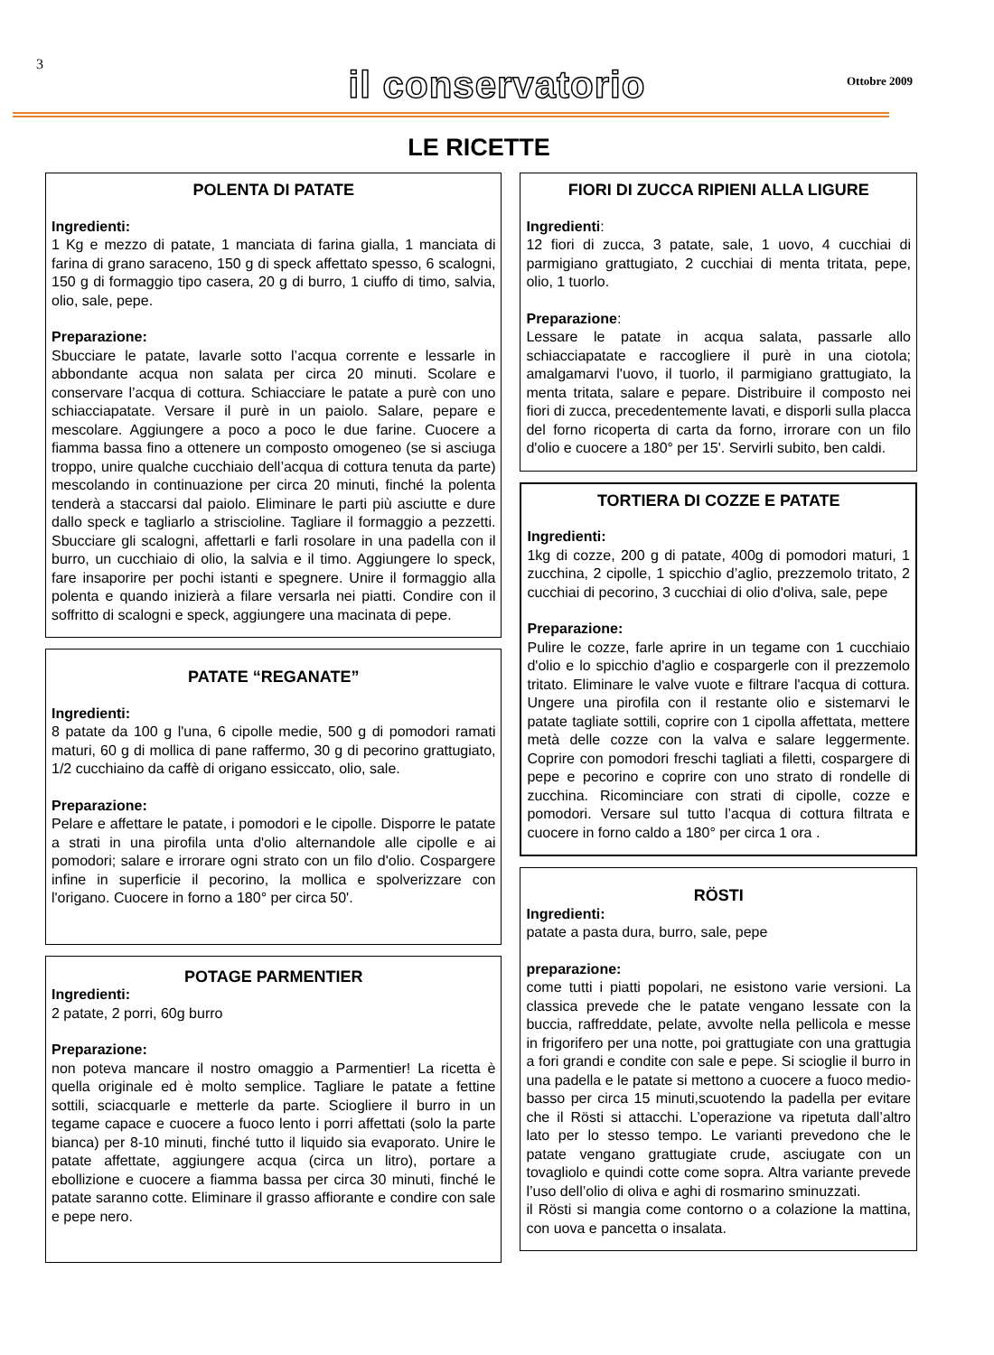3
il conservatorio Ottobre 2009
LE RICETTE
POLENTA DI PATATE
Ingredienti:
1 Kg e mezzo di patate, 1 manciata di farina gialla, 1 manciata di farina di grano saraceno, 150 g di speck affettato spesso, 6 scalogni, 150 g di formaggio tipo casera, 20 g di burro, 1 ciuffo di timo, salvia, olio, sale, pepe.
Preparazione:
Sbucciare le patate, lavarle sotto l’acqua corrente e lessarle in abbondante acqua non salata per circa 20 minuti. Scolare e conservare l’acqua di cottura. Schiacciare le patate a purè con uno schiacciapatate. Versare il purè in un paiolo. Salare, pepare e mescolare. Aggiungere a poco a poco le due farine. Cuocere a fiamma bassa fino a ottenere un composto omogeneo (se si asciuga troppo, unire qualche cucchiaio dell’acqua di cottura tenuta da parte) mescolando in continuazione per circa 20 minuti, finché la polenta tenderà a staccarsi dal paiolo. Eliminare le parti più asciutte e dure dallo speck e tagliarlo a striscioline. Tagliare il formaggio a pezzetti. Sbucciare gli scalogni, affettarli e farli rosolare in una padella con il burro, un cucchiaio di olio, la salvia e il timo. Aggiungere lo speck, fare insaporire per pochi istanti e spegnere. Unire il formaggio alla polenta e quando inizierà a filare versarla nei piatti. Condire con il soffritto di scalogni e speck, aggiungere una macinata di pepe.
PATATE “REGANATE”
Ingredienti:
8 patate da 100 g l'una, 6 cipolle medie, 500 g di pomodori ramati maturi, 60 g di mollica di pane raffermo, 30 g di pecorino grattugiato, 1/2 cucchiaino da caffè di origano essiccato, olio, sale.
Preparazione:
Pelare e affettare le patate, i pomodori e le cipolle. Disporre le patate a strati in una pirofila unta d'olio alternandole alle cipolle e ai pomodori; salare e irrorare ogni strato con un filo d'olio. Cospargere infine in superficie il pecorino, la mollica e spolverizzare con l'origano. Cuocere in forno a 180° per circa 50'.
POTAGE PARMENTIER
Ingredienti:
2 patate, 2 porri, 60g burro
Preparazione:
non poteva mancare il nostro omaggio a Parmentier! La ricetta è quella originale ed è molto semplice. Tagliare le patate a fettine sottili, sciacquarle e metterle da parte. Sciogliere il burro in un tegame capace e cuocere a fuoco lento i porri affettati (solo la parte bianca) per 8-10 minuti, finché tutto il liquido sia evaporato. Unire le patate affettate, aggiungere acqua (circa un litro), portare a ebollizione e cuocere a fiamma bassa per circa 30 minuti, finché le patate saranno cotte. Eliminare il grasso affiorante e condire con sale e pepe nero.
FIORI DI ZUCCA RIPIENI ALLA LIGURE
Ingredienti:
12 fiori di zucca, 3 patate, sale, 1 uovo, 4 cucchiai di parmigiano grattugiato, 2 cucchiai di menta tritata, pepe, olio, 1 tuorlo.
Preparazione:
Lessare le patate in acqua salata, passarle allo schiacciapatate e raccogliere il purè in una ciotola; amalgamarvi l'uovo, il tuorlo, il parmigiano grattugiato, la menta tritata, salare e pepare. Distribuire il composto nei fiori di zucca, precedentemente lavati, e disporli sulla placca del forno ricoperta di carta da forno, irrorare con un filo d'olio e cuocere a 180° per 15'. Servirli subito, ben caldi.
TORTIERA DI COZZE E PATATE
Ingredienti:
1kg di cozze, 200 g di patate, 400g di pomodori maturi, 1 zucchina, 2 cipolle, 1 spicchio d’aglio, prezzemolo tritato, 2 cucchiai di pecorino, 3 cucchiai di olio d'oliva, sale, pepe
Preparazione:
Pulire le cozze, farle aprire in un tegame con 1 cucchiaio d'olio e lo spicchio d'aglio e cospargerle con il prezzemolo tritato. Eliminare le valve vuote e filtrare l'acqua di cottura. Ungere una pirofila con il restante olio e sistemarvi le patate tagliate sottili, coprire con 1 cipolla affettata, mettere metà delle cozze con la valva e salare leggermente. Coprire con pomodori freschi tagliati a filetti, cospargere di pepe e pecorino e coprire con uno strato di rondelle di zucchina. Ricominciare con strati di cipolle, cozze e pomodori. Versare sul tutto l’acqua di cottura filtrata e cuocere in forno caldo a 180° per circa 1 ora .
RÖSTI
Ingredienti:
patate a pasta dura, burro, sale, pepe
preparazione:
come tutti i piatti popolari, ne esistono varie versioni. La classica prevede che le patate vengano lessate con la buccia, raffreddate, pelate, avvolte nella pellicola e messe in frigorifero per una notte, poi grattugiate con una grattugia a fori grandi e condite con sale e pepe. Si scioglie il burro in una padella e le patate si mettono a cuocere a fuoco medio-basso per circa 15 minuti,scuotendo la padella per evitare che il Rösti si attacchi. L’operazione va ripetuta dall’altro lato per lo stesso tempo. Le varianti prevedono che le patate vengano grattugiate crude, asciugate con un tovagliolo e quindi cotte come sopra. Altra variante prevede l’uso dell’olio di oliva e aghi di rosmarino sminuzzati.
il Rösti si mangia come contorno o a colazione la mattina, con uova e pancetta o insalata.